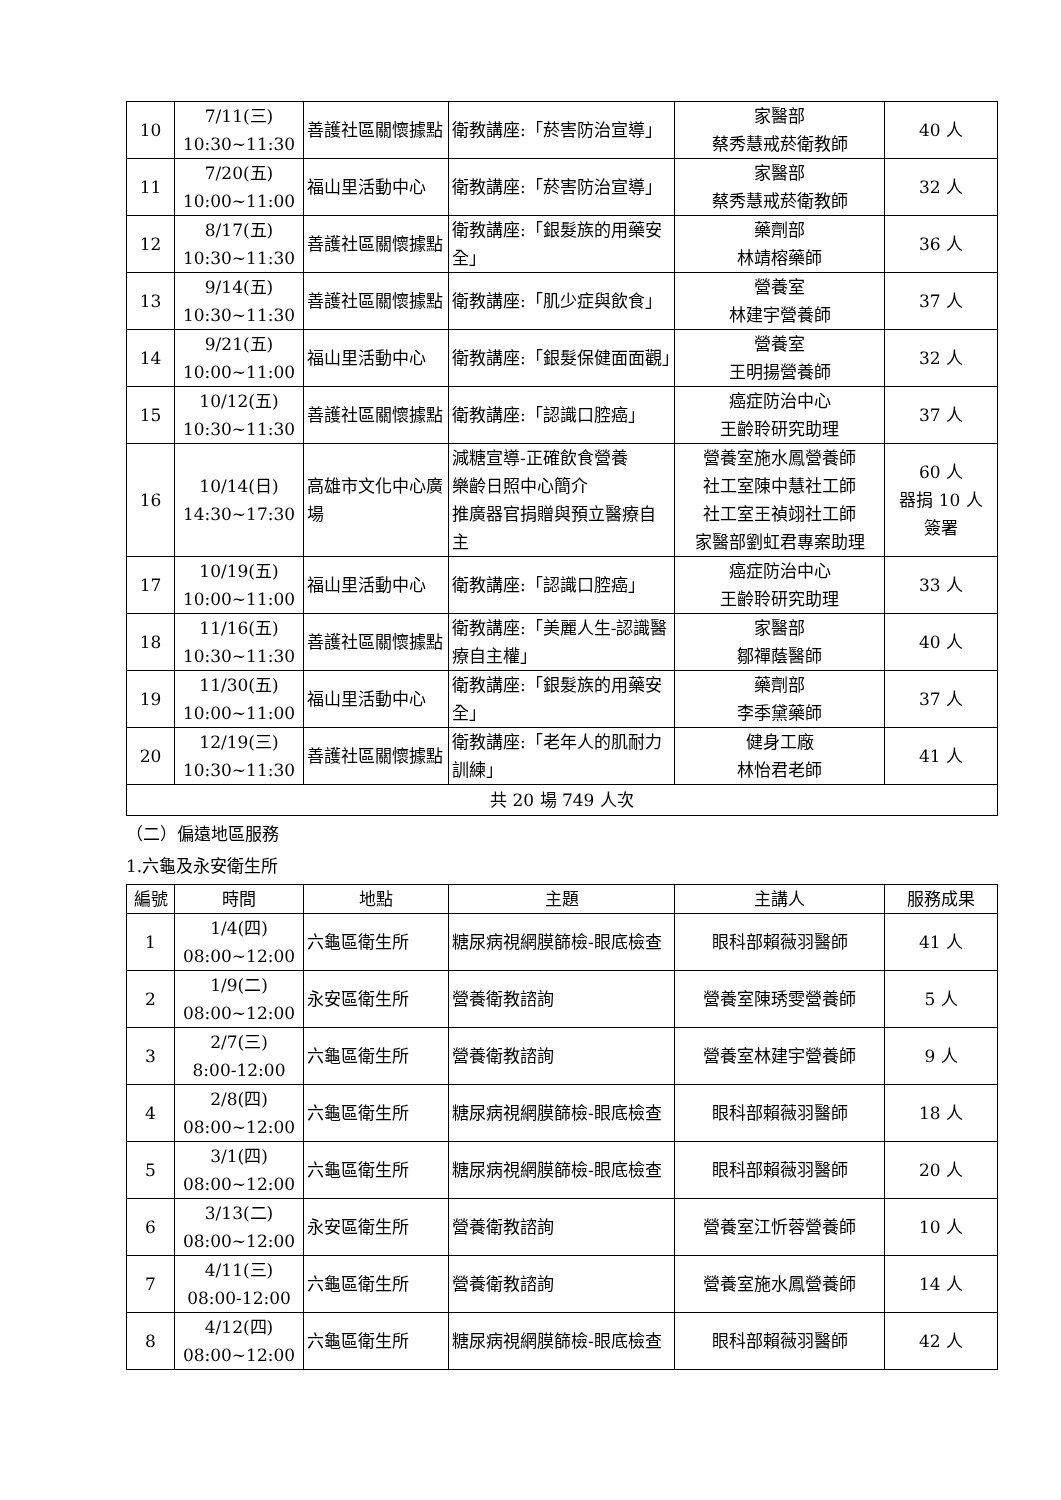| 10 | 7/11(三) 10:30~11:30 | 善護社區關懷據點 | 衛教講座:「菸害防治宣導」 | 家醫部 蔡秀慧戒菸衛教師 | 40 人 |
| 11 | 7/20(五) 10:00~11:00 | 福山里活動中心 | 衛教講座:「菸害防治宣導」 | 家醫部 蔡秀慧戒菸衛教師 | 32 人 |
| 12 | 8/17(五) 10:30~11:30 | 善護社區關懷據點 | 衛教講座:「銀髮族的用藥安全」 | 藥劑部 林靖榕藥師 | 36 人 |
| 13 | 9/14(五) 10:30~11:30 | 善護社區關懷據點 | 衛教講座:「肌少症與飲食」 | 營養室 林建宇營養師 | 37 人 |
| 14 | 9/21(五) 10:00~11:00 | 福山里活動中心 | 衛教講座:「銀髮保健面面觀」 | 營養室 王明揚營養師 | 32 人 |
| 15 | 10/12(五) 10:30~11:30 | 善護社區關懷據點 | 衛教講座:「認識口腔癌」 | 癌症防治中心 王齡聆研究助理 | 37 人 |
| 16 | 10/14(日) 14:30~17:30 | 高雄市文化中心廣場 | 減糖宣導-正確飲食營養 樂齡日照中心簡介 推廣器官捐贈與預立醫療自主 | 營養室施水鳳營養師 社工室陳中慧社工師 社工室王禎翊社工師 家醫部劉虹君專案助理 | 60 人 器捐 10 人 簽署 |
| 17 | 10/19(五) 10:00~11:00 | 福山里活動中心 | 衛教講座:「認識口腔癌」 | 癌症防治中心 王齡聆研究助理 | 33 人 |
| 18 | 11/16(五) 10:30~11:30 | 善護社區關懷據點 | 衛教講座:「美麗人生-認識醫療自主權」 | 家醫部 鄒禪蔭醫師 | 40 人 |
| 19 | 11/30(五) 10:00~11:00 | 福山里活動中心 | 衛教講座:「銀髮族的用藥安全」 | 藥劑部 李季黛藥師 | 37 人 |
| 20 | 12/19(三) 10:30~11:30 | 善護社區關懷據點 | 衛教講座:「老年人的肌耐力訓練」 | 健身工廠 林怡君老師 | 41 人 |
| 共 20 場 749 人次 | | | | | |
（二）偏遠地區服務
1.六龜及永安衛生所
| 編號 | 時間 | 地點 | 主題 | 主講人 | 服務成果 |
| --- | --- | --- | --- | --- | --- |
| 1 | 1/4(四) 08:00~12:00 | 六龜區衛生所 | 糖尿病視網膜篩檢-眼底檢查 | 眼科部賴薇羽醫師 | 41 人 |
| 2 | 1/9(二) 08:00~12:00 | 永安區衛生所 | 營養衛教諮詢 | 營養室陳琇雯營養師 | 5 人 |
| 3 | 2/7(三) 8:00-12:00 | 六龜區衛生所 | 營養衛教諮詢 | 營養室林建宇營養師 | 9 人 |
| 4 | 2/8(四) 08:00~12:00 | 六龜區衛生所 | 糖尿病視網膜篩檢-眼底檢查 | 眼科部賴薇羽醫師 | 18 人 |
| 5 | 3/1(四) 08:00~12:00 | 六龜區衛生所 | 糖尿病視網膜篩檢-眼底檢查 | 眼科部賴薇羽醫師 | 20 人 |
| 6 | 3/13(二) 08:00~12:00 | 永安區衛生所 | 營養衛教諮詢 | 營養室江忻蓉營養師 | 10 人 |
| 7 | 4/11(三) 08:00-12:00 | 六龜區衛生所 | 營養衛教諮詢 | 營養室施水鳳營養師 | 14 人 |
| 8 | 4/12(四) 08:00~12:00 | 六龜區衛生所 | 糖尿病視網膜篩檢-眼底檢查 | 眼科部賴薇羽醫師 | 42 人 |